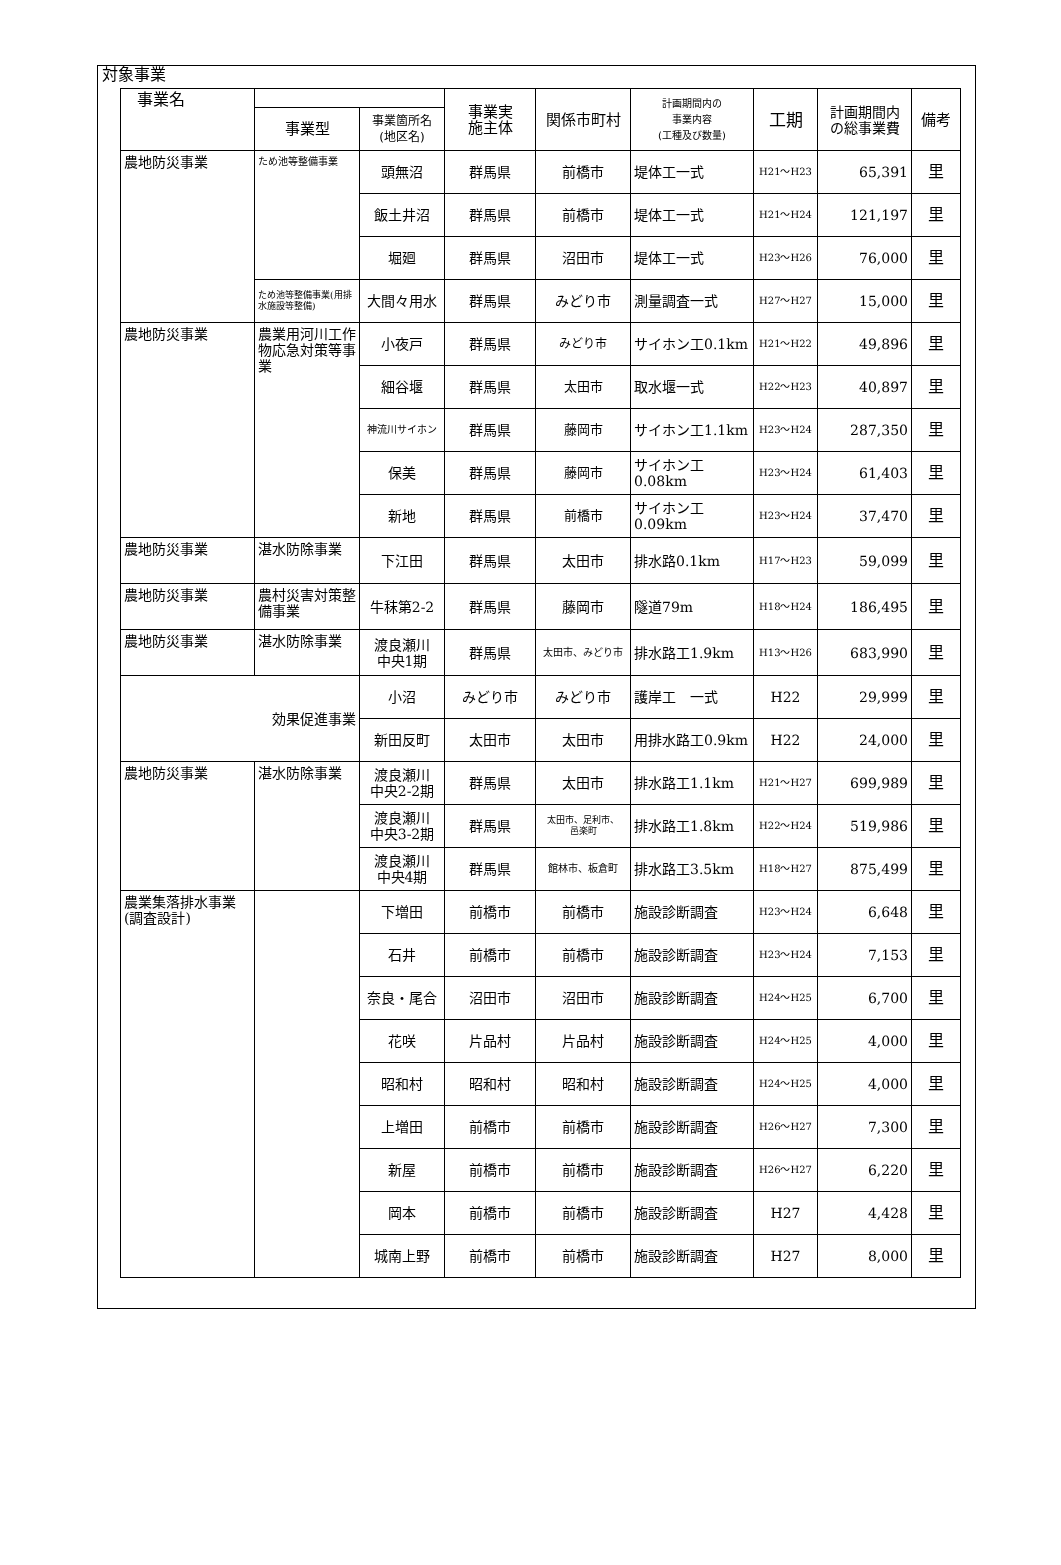対象事業
| 事業名 | | | 事業実 施主体 | 関係市町村 | 計画期間内の 事業内容 (工種及び数量) | 工期 | 計画期間内 の総事業費 | 備考 |
| --- | --- | --- | --- | --- | --- | --- | --- | --- |
| | 事業型 | 事業箇所名 (地区名) | | | | | | |
| 農地防災事業 | ため池等整備事業 | 頭無沼 | 群馬県 | 前橋市 | 堤体工一式 | H21～H23 | 65,391 | 里 |
| | | 飯土井沼 | 群馬県 | 前橋市 | 堤体工一式 | H21～H24 | 121,197 | 里 |
| | | 堀廻 | 群馬県 | 沼田市 | 堤体工一式 | H23～H26 | 76,000 | 里 |
| | ため池等整備事業(用排水施設等整備) | 大間々用水 | 群馬県 | みどり市 | 測量調査一式 | H27～H27 | 15,000 | 里 |
| 農地防災事業 | 農業用河川工作物応急対策等事業 | 小夜戸 | 群馬県 | みどり市 | サイホン工0.1km | H21～H22 | 49,896 | 里 |
| | | 細谷堰 | 群馬県 | 太田市 | 取水堰一式 | H22～H23 | 40,897 | 里 |
| | | 神流川サイホン | 群馬県 | 藤岡市 | サイホン工1.1km | H23～H24 | 287,350 | 里 |
| | | 保美 | 群馬県 | 藤岡市 | サイホン工0.08km | H23～H24 | 61,403 | 里 |
| | | 新地 | 群馬県 | 前橋市 | サイホン工0.09km | H23～H24 | 37,470 | 里 |
| 農地防災事業 | 湛水防除事業 | 下江田 | 群馬県 | 太田市 | 排水路0.1km | H17～H23 | 59,099 | 里 |
| 農地防災事業 | 農村災害対策整備事業 | 牛秣第2-2 | 群馬県 | 藤岡市 | 隧道79m | H18～H24 | 186,495 | 里 |
| 農地防災事業 | 湛水防除事業 | 渡良瀬川 中央1期 | 群馬県 | 太田市、みどり市 | 排水路工1.9km | H13～H26 | 683,990 | 里 |
| 効果促進事業 | | 小沼 | みどり市 | みどり市 | 護岸工 一式 | H22 | 29,999 | 里 |
| | | 新田反町 | 太田市 | 太田市 | 用排水路工0.9km | H22 | 24,000 | 里 |
| 農地防災事業 | 湛水防除事業 | 渡良瀬川 中央2-2期 | 群馬県 | 太田市 | 排水路工1.1km | H21～H27 | 699,989 | 里 |
| | | 渡良瀬川 中央3-2期 | 群馬県 | 太田市、足利市、 邑楽町 | 排水路工1.8km | H22～H24 | 519,986 | 里 |
| | | 渡良瀬川 中央4期 | 群馬県 | 館林市、板倉町 | 排水路工3.5km | H18～H27 | 875,499 | 里 |
| 農業集落排水事業 (調査設計) | | 下増田 | 前橋市 | 前橋市 | 施設診断調査 | H23～H24 | 6,648 | 里 |
| | | 石井 | 前橋市 | 前橋市 | 施設診断調査 | H23～H24 | 7,153 | 里 |
| | | 奈良・尾合 | 沼田市 | 沼田市 | 施設診断調査 | H24～H25 | 6,700 | 里 |
| | | 花咲 | 片品村 | 片品村 | 施設診断調査 | H24～H25 | 4,000 | 里 |
| | | 昭和村 | 昭和村 | 昭和村 | 施設診断調査 | H24～H25 | 4,000 | 里 |
| | | 上増田 | 前橋市 | 前橋市 | 施設診断調査 | H26～H27 | 7,300 | 里 |
| | | 新屋 | 前橋市 | 前橋市 | 施設診断調査 | H26～H27 | 6,220 | 里 |
| | | 岡本 | 前橋市 | 前橋市 | 施設診断調査 | H27 | 4,428 | 里 |
| | | 城南上野 | 前橋市 | 前橋市 | 施設診断調査 | H27 | 8,000 | 里 |